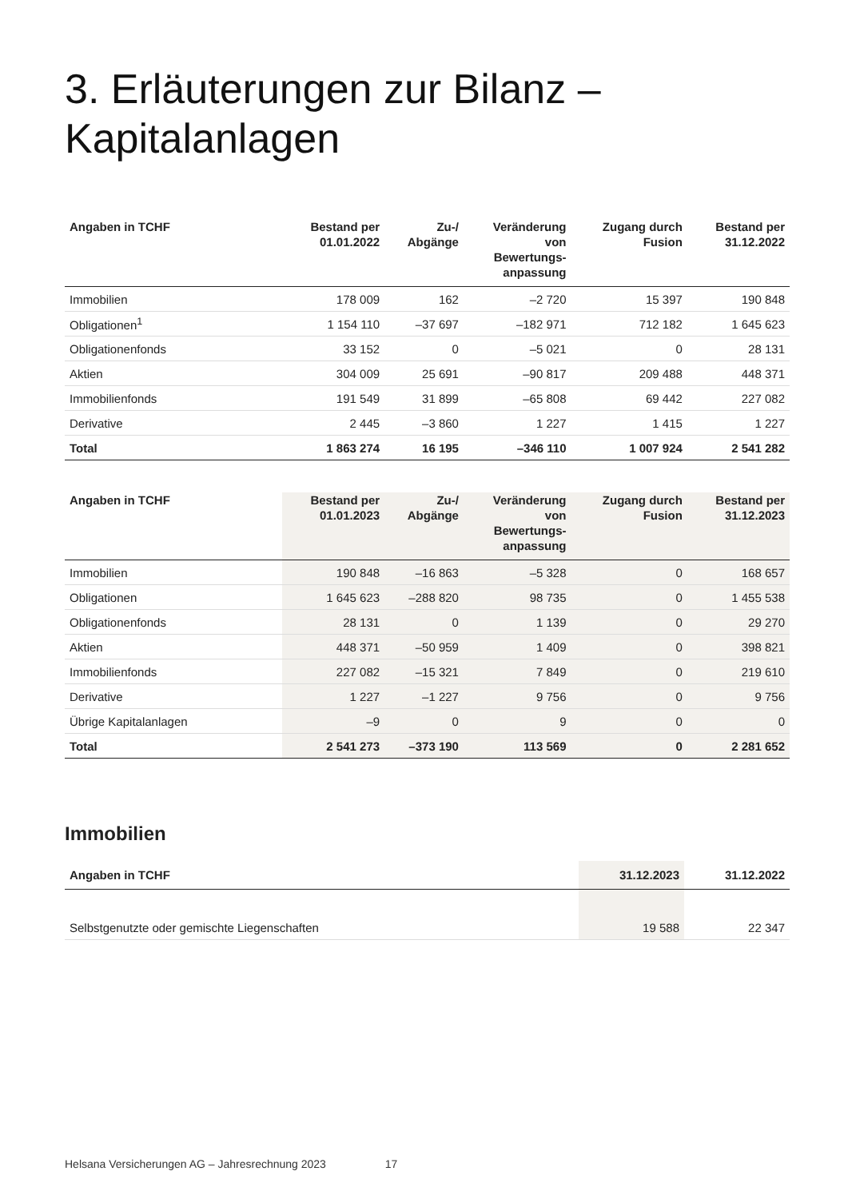3. Erläuterungen zur Bilanz – Kapitalanlagen
| Angaben in TCHF | Bestand per 01.01.2022 | Zu-/ Abgänge | Veränderung von Bewertungs- anpassung | Zugang durch Fusion | Bestand per 31.12.2022 |
| --- | --- | --- | --- | --- | --- |
| Immobilien | 178 009 | 162 | –2 720 | 15 397 | 190 848 |
| Obligationen<sup>1</sup> | 1 154 110 | –37 697 | –182 971 | 712 182 | 1 645 623 |
| Obligationenfonds | 33 152 | 0 | –5 021 | 0 | 28 131 |
| Aktien | 304 009 | 25 691 | –90 817 | 209 488 | 448 371 |
| Immobilienfonds | 191 549 | 31 899 | –65 808 | 69 442 | 227 082 |
| Derivative | 2 445 | –3 860 | 1 227 | 1 415 | 1 227 |
| Total | 1 863 274 | 16 195 | –346 110 | 1 007 924 | 2 541 282 |
| Angaben in TCHF | Bestand per 01.01.2023 | Zu-/ Abgänge | Veränderung von Bewertungs- anpassung | Zugang durch Fusion | Bestand per 31.12.2023 |
| --- | --- | --- | --- | --- | --- |
| Immobilien | 190 848 | –16 863 | –5 328 | 0 | 168 657 |
| Obligationen | 1 645 623 | –288 820 | 98 735 | 0 | 1 455 538 |
| Obligationenfonds | 28 131 | 0 | 1 139 | 0 | 29 270 |
| Aktien | 448 371 | –50 959 | 1 409 | 0 | 398 821 |
| Immobilienfonds | 227 082 | –15 321 | 7 849 | 0 | 219 610 |
| Derivative | 1 227 | –1 227 | 9 756 | 0 | 9 756 |
| Übrige Kapitalanlagen | –9 | 0 | 9 | 0 | 0 |
| Total | 2 541 273 | –373 190 | 113 569 | 0 | 2 281 652 |
Immobilien
| Angaben in TCHF | 31.12.2023 | 31.12.2022 |
| --- | --- | --- |
| Selbstgenutzte oder gemischte Liegenschaften | 19 588 | 22 347 |
Helsana Versicherungen AG – Jahresrechnung 2023 17